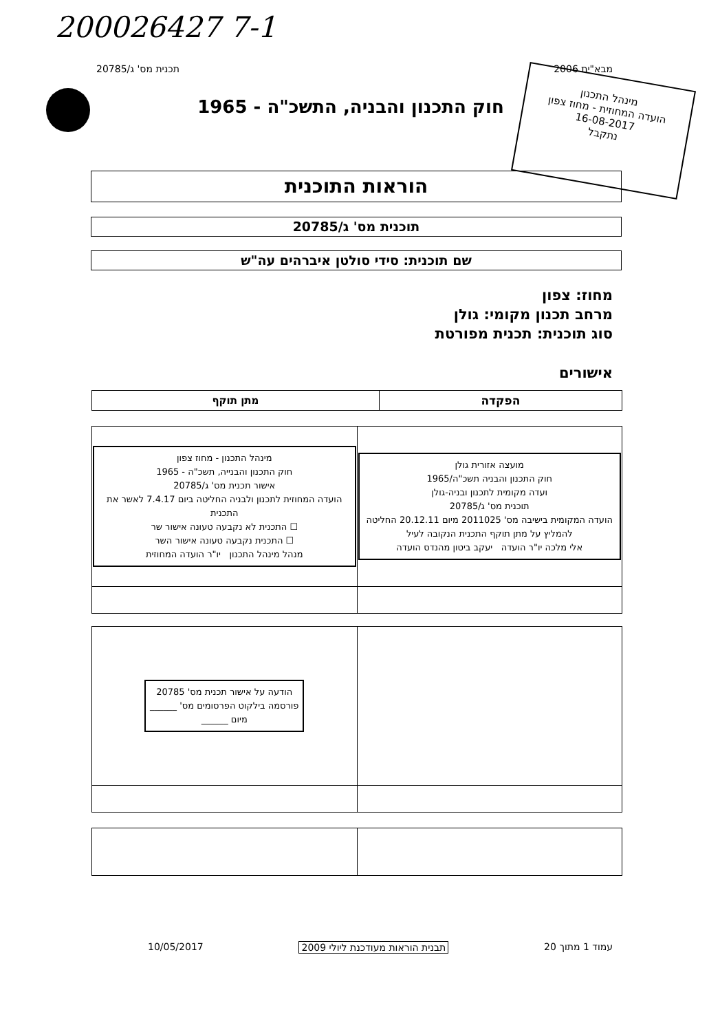200026427 7-1
מבא"ית 2006 תכנית מס' ג/20785
חוק התכנון והבניה, התשכ"ה - 1965
מינהל התכנון
הועדה המחוזית - מחוז צפון
16-08-2017
נתקבל
הוראות התוכנית
תוכנית מס' ג/20785
שם תוכנית: סידי סולטן איברהים עה"ש
מחוז: צפון
מרחב תכנון מקומי: גולן
סוג תוכנית: תכנית מפורטת
אישורים
| הפקדה | מתן תוקף |
| --- | --- |
| מועצה אזורית גולן חוק התכנון והבניה תשכ"ה/1965 ועדה מקומית לתכנון ובניה-גולן תוכנית מס' ג/20785 הועדה המקומית בישיבה מס' 2011025 מיום 20.12.11 החליטה להמליץ על מתן תוקף התכנית הנקובה לעיל אלי מלכה יו"ר הועדה יעקב ביטון מהנדס הועדה | מינהל התכנון - מחוז צפון חוק התכנון והבנייה, תשכ"ה - 1965 אישור תכנית מס' ג/20785 הועדה המחוזית לתכנון ולבניה החליטה ביום 7.4.17 לאשר את התכנית ☐ התכנית לא נקבעה טעונה אישור שר ☐ התכנית נקבעה טעונה אישור השר מנהל מינהל התכנון יו"ר הועדה המחוזית |
| | הודעה על אישור תכנית מס' 20785 פורסמה בילקוט הפרסומים מס' ______ מיום ______ |
עמוד 1 מתוך 20 תבנית הוראות מעודכנת ליולי 2009 10/05/2017